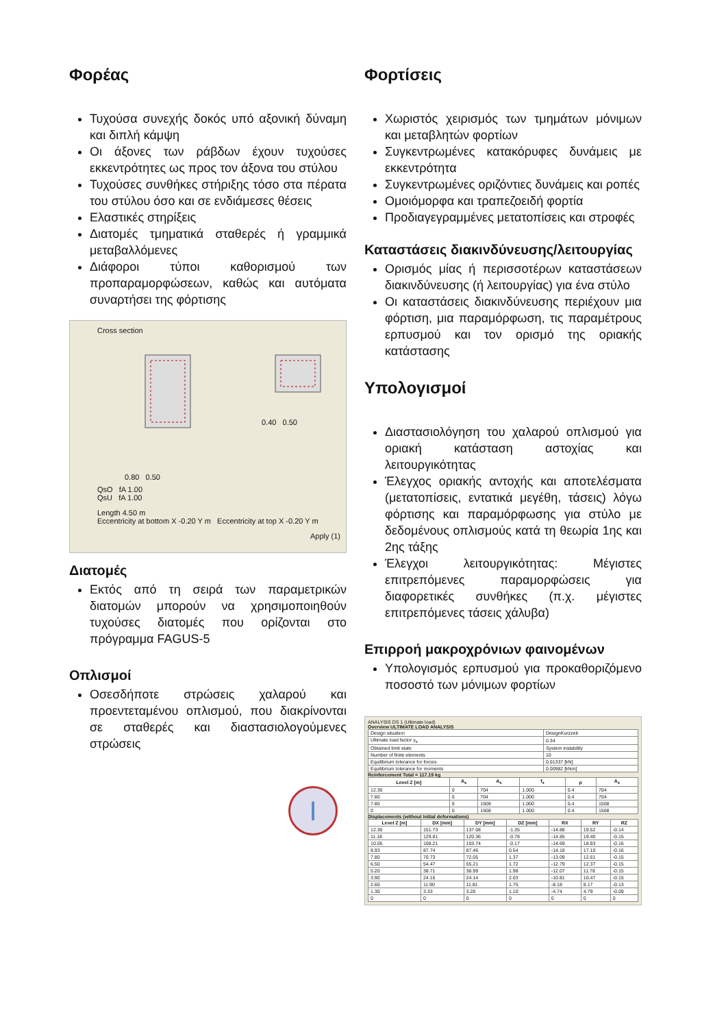Φορέας
Τυχούσα συνεχής δοκός υπό αξονική δύναμη και διπλή κάμψη
Οι άξονες των ράβδων έχουν τυχούσες εκκεντρότητες ως προς τον άξονα του στύλου
Τυχούσες συνθήκες στήριξης τόσο στα πέρατα του στύλου όσο και σε ενδιάμεσες θέσεις
Ελαστικές στηρίξεις
Διατομές τμηματικά σταθερές ή γραμμικά μεταβαλλόμενες
Διάφοροι τύποι καθορισμού των προπαραμορφώσεων, καθώς και αυτόματα συναρτήσει της φόρτισης
Cross section
0.80 0.50 0.40 0.50
QsO fA 1.00
QsU fA 1.00
Length 4.50 m
Eccentricity at bottom X -0.20 Y m Eccentricity at top X -0.20 Y m
Apply (1)
Διατομές
Εκτός από τη σειρά των παραμετρικών διατομών μπορούν να χρησιμοποιηθούν τυχούσες διατομές που ορίζονται στο πρόγραμμα FAGUS-5
Οπλισμοί
Οσεσδήποτε στρώσεις χαλαρού και προεντεταμένου οπλισμού, που διακρίνονται σε σταθερές και διαστασιολογούμενες στρώσεις
I
Φορτίσεις
Χωριστός χειρισμός των τμημάτων μόνιμων και μεταβλητών φορτίων
Συγκεντρωμένες κατακόρυφες δυνάμεις με εκκεντρότητα
Συγκεντρωμένες οριζόντιες δυνάμεις και ροπές
Ομοιόμορφα και τραπεζοειδή φορτία
Προδιαγεγραμμένες μετατοπίσεις και στροφές
Καταστάσεις διακινδύνευσης/λειτουργίας
Ορισμός μίας ή περισσοτέρων καταστάσεων διακινδύνευσης (ή λειτουργίας) για ένα στύλο
Οι καταστάσεις διακινδύνευσης περιέχουν μια φόρτιση, μια παραμόρφωση, τις παραμέτρους ερπυσμού και τον ορισμό της οριακής κατάστασης
Υπολογισμοί
Διαστασιολόγηση του χαλαρού οπλισμού για οριακή κατάσταση αστοχίας και λειτουργικότητας
Έλεγχος οριακής αντοχής και αποτελέσματα (μετατοπίσεις, εντατικά μεγέθη, τάσεις) λόγω φόρτισης και παραμόρφωσης για στύλο με δεδομένους οπλισμούς κατά τη θεωρία 1ης και 2ης τάξης
Έλεγχοι λειτουργικότητας: Μέγιστες επιτρεπόμενες παραμορφώσεις για διαφορετικές συνθήκες (π.χ. μέγιστες επιτρεπόμενες τάσεις χάλυβα)
Επιρροή μακροχρόνιων φαινομένων
Υπολογισμός ερπυσμού για προκαθοριζόμενο ποσοστό των μόνιμων φορτίων
ANALYSIS DS 1 (Ultimate load)
Overview ULTIMATE LOAD ANALYSIS
| Design situation | DesignKurzzeit |
| Ultimate load factor γ<sub>s</sub> | 0.34 |
| Obtained limit state | System instability |
| Number of finite elements | 10 |
| Equilibrium tolerance for forces | 0.01337 [kN] |
| Equilibrium tolerance for moments | 0.00982 [kNm] |
Reinforcement Total = 117.19 kg
| Level Z [m] | A<sub>s</sub> | A<sub>s</sub> | f<sub>s</sub> | ρ | A<sub>s</sub> |
| --- | --- | --- | --- | --- | --- |
| 12.30 | 0 | 704 | 1.000 | 0.4 | 704 |
| 7.80 | 0 | 704 | 1.000 | 0.4 | 704 |
| 7.80 | 0 | 1508 | 1.000 | 0.4 | 1508 |
| 0 | 0 | 1508 | 1.000 | 0.4 | 1508 |
Displacements (without initial deformations)
| Level Z [m] | DX [mm] | DY [mm] | DZ [mm] | RX | RY | RZ |
| --- | --- | --- | --- | --- | --- | --- |
| 12.30 | 151.73 | 137.08 | -1.35 | -14.88 | 19.52 | -0.14 |
| 11.18 | 129.81 | 120.36 | -0.78 | -14.85 | 19.40 | -0.15 |
| 10.05 | 108.21 | 103.74 | -0.17 | -14.69 | 18.93 | -0.16 |
| 8.93 | 87.74 | 87.46 | 0.54 | -14.18 | 17.10 | -0.16 |
| 7.80 | 70.73 | 72.05 | 1.37 | -13.09 | 12.61 | -0.15 |
| 6.50 | 54.47 | 55.21 | 1.72 | -12.79 | 12.37 | -0.15 |
| 5.20 | 38.71 | 38.99 | 1.98 | -12.07 | 11.78 | -0.15 |
| 3.90 | 24.15 | 24.14 | 2.03 | -10.81 | 10.47 | -0.15 |
| 2.60 | 11.90 | 11.81 | 1.75 | -8.18 | 8.17 | -0.13 |
| 1.30 | 3.33 | 3.28 | 1.10 | -4.74 | 4.79 | -0.09 |
| 0 | 0 | 0 | 0 | 0 | 0 | 0 |